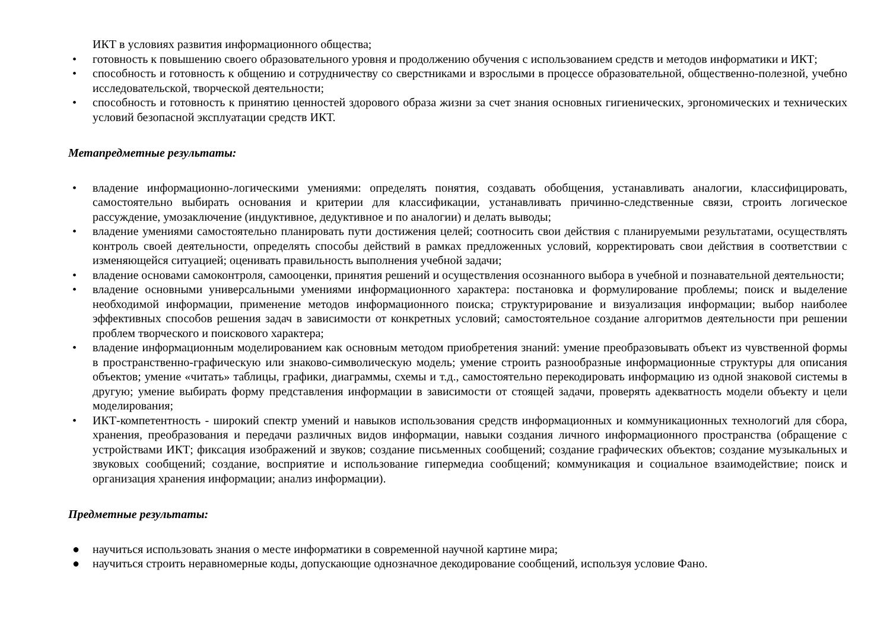ИКТ в условиях развития информационного общества;
• готовность к повышению своего образовательного уровня и продолжению обучения с использованием средств и методов информатики и ИКТ;
• способность и готовность к общению и сотрудничеству со сверстниками и взрослыми в процессе образовательной, общественно-полезной, учебно исследовательской, творческой деятельности;
• способность и готовность к принятию ценностей здорового образа жизни за счет знания основных гигиенических, эргономических и технических условий безопасной эксплуатации средств ИКТ.
Метапредметные результаты:
• владение информационно-логическими умениями: определять понятия, создавать обобщения, устанавливать аналогии, классифицировать, самостоятельно выбирать основания и критерии для классификации, устанавливать причинно-следственные связи, строить логическое рассуждение, умозаключение (индуктивное, дедуктивное и по аналогии) и делать выводы;
• владение умениями самостоятельно планировать пути достижения целей; соотносить свои действия с планируемыми результатами, осуществлять контроль своей деятельности, определять способы действий в рамках предложенных условий, корректировать свои действия в соответствии с изменяющейся ситуацией; оценивать правильность выполнения учебной задачи;
• владение основами самоконтроля, самооценки, принятия решений и осуществления осознанного выбора в учебной и познавательной деятельности;
• владение основными универсальными умениями информационного характера: постановка и формулирование проблемы; поиск и выделение необходимой информации, применение методов информационного поиска; структурирование и визуализация информации; выбор наиболее эффективных способов решения задач в зависимости от конкретных условий; самостоятельное создание алгоритмов деятельности при решении проблем творческого и поискового характера;
• владение информационным моделированием как основным методом приобретения знаний: умение преобразовывать объект из чувственной формы в пространственно-графическую или знаково-символическую модель; умение строить разнообразные информационные структуры для описания объектов; умение «читать» таблицы, графики, диаграммы, схемы и т.д., самостоятельно перекодировать информацию из одной знаковой системы в другую; умение выбирать форму представления информации в зависимости от стоящей задачи, проверять адекватность модели объекту и цели моделирования;
• ИКТ-компетентность - широкий спектр умений и навыков использования средств информационных и коммуникационных технологий для сбора, хранения, преобразования и передачи различных видов информации, навыки создания личного информационного пространства (обращение с устройствами ИКТ; фиксация изображений и звуков; создание письменных сообщений; создание графических объектов; создание музыкальных и звуковых сообщений; создание, восприятие и использование гипермедиа сообщений; коммуникация и социальное взаимодействие; поиск и организация хранения информации; анализ информации).
Предметные результаты:
● научиться использовать знания о месте информатики в современной научной картине мира;
● научиться строить неравномерные коды, допускающие однозначное декодирование сообщений, используя условие Фано.